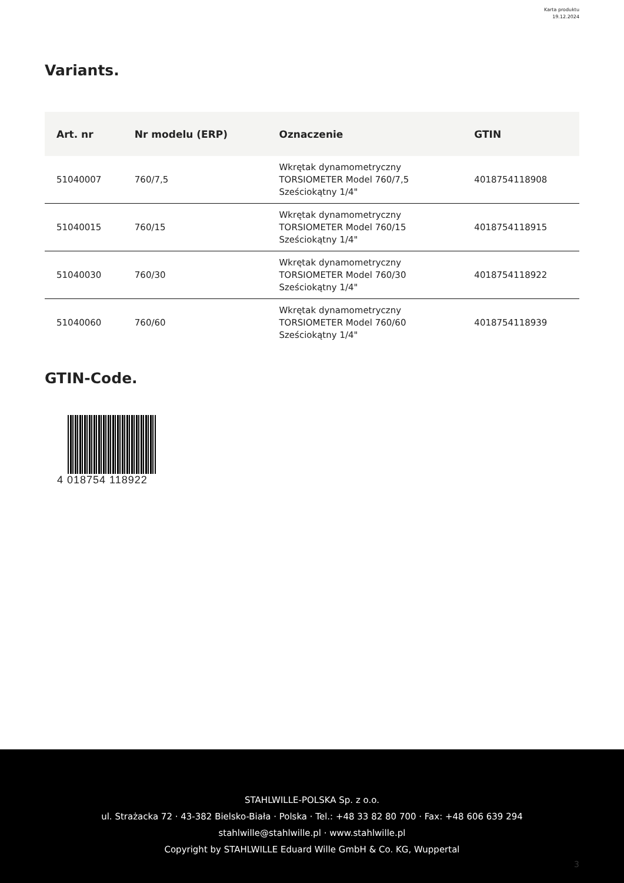Karta produktu
19.12.2024
Variants.
| Art. nr | Nr modelu (ERP) | Oznaczenie | GTIN |
| --- | --- | --- | --- |
| 51040007 | 760/7,5 | Wkrętak dynamometryczny TORSIOMETER Model 760/7,5 Sześciokątny 1/4" | 4018754118908 |
| 51040015 | 760/15 | Wkrętak dynamometryczny TORSIOMETER Model 760/15 Sześciokątny 1/4" | 4018754118915 |
| 51040030 | 760/30 | Wkrętak dynamometryczny TORSIOMETER Model 760/30 Sześciokątny 1/4" | 4018754118922 |
| 51040060 | 760/60 | Wkrętak dynamometryczny TORSIOMETER Model 760/60 Sześciokątny 1/4" | 4018754118939 |
GTIN-Code.
4 018754 118922
STAHLWILLE-POLSKA Sp. z o.o.
ul. Strażacka 72 · 43-382 Bielsko-Biała · Polska · Tel.: +48 33 82 80 700 · Fax: +48 606 639 294
stahlwille@stahlwille.pl · www.stahlwille.pl
Copyright by STAHLWILLE Eduard Wille GmbH & Co. KG, Wuppertal
3